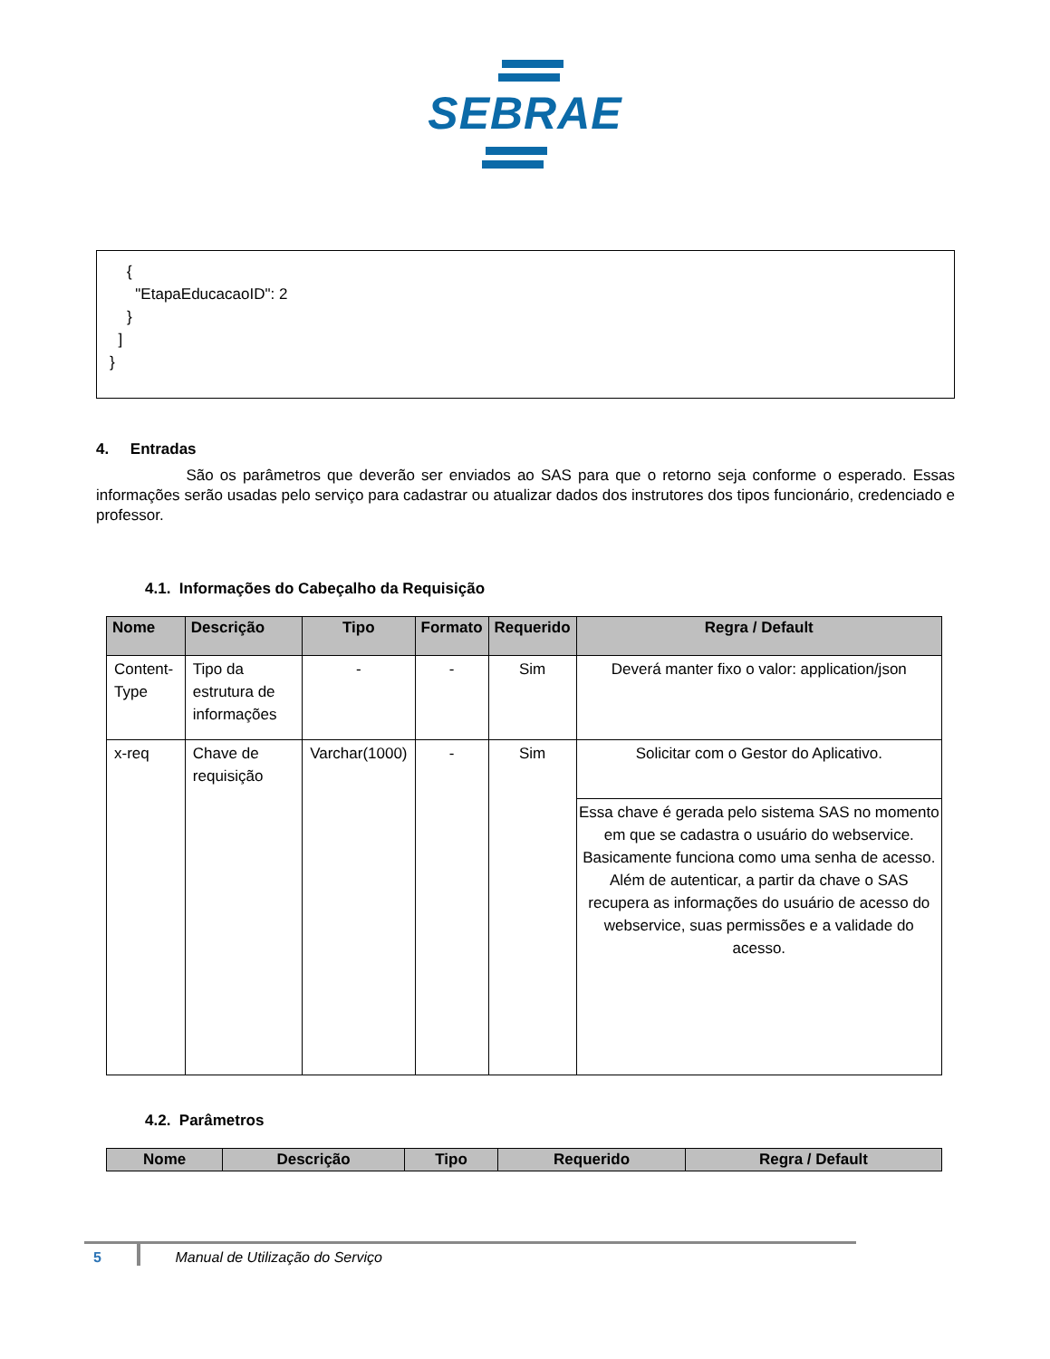SEBRAE
{ "EtapaEducacaoID": 2 } ] }
4. Entradas
São os parâmetros que deverão ser enviados ao SAS para que o retorno seja conforme o esperado. Essas informações serão usadas pelo serviço para cadastrar ou atualizar dados dos instrutores dos tipos funcionário, credenciado e professor.
4.1. Informações do Cabeçalho da Requisição
| Nome | Descrição | Tipo | Formato | Requerido | Regra / Default |
| --- | --- | --- | --- | --- | --- |
| Content-Type | Tipo da estrutura de informações | - | - | Sim | Deverá manter fixo o valor: application/json |
| x-req | Chave de requisição | Varchar(1000) | - | Sim | Solicitar com o Gestor do Aplicativo. |
| | | | | | Essa chave é gerada pelo sistema SAS no momento em que se cadastra o usuário do webservice. Basicamente funciona como uma senha de acesso. Além de autenticar, a partir da chave o SAS recupera as informações do usuário de acesso do webservice, suas permissões e a validade do acesso. |
4.2. Parâmetros
| Nome | Descrição | Tipo | Requerido | Regra / Default |
| --- | --- | --- | --- | --- |
5 Manual de Utilização do Serviço